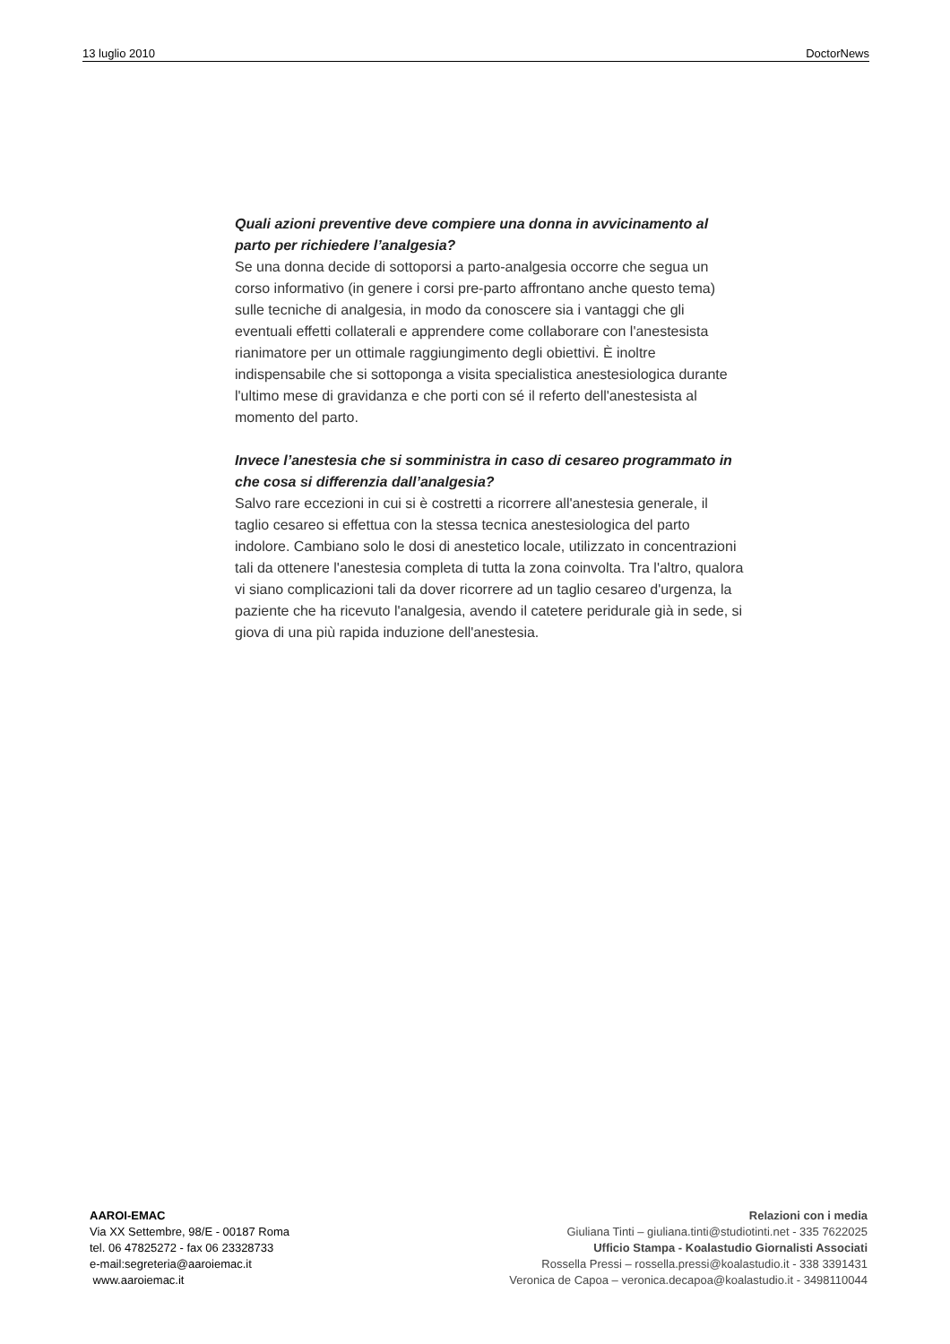13 luglio 2010 DoctorNews
Quali azioni preventive deve compiere una donna in avvicinamento al parto per richiedere l’analgesia?
Se una donna decide di sottoporsi a parto-analgesia occorre che segua un corso informativo (in genere i corsi pre-parto affrontano anche questo tema) sulle tecniche di analgesia, in modo da conoscere sia i vantaggi che gli eventuali effetti collaterali e apprendere come collaborare con l'anestesista rianimatore per un ottimale raggiungimento degli obiettivi. È inoltre indispensabile che si sottoponga a visita specialistica anestesiologica durante l'ultimo mese di gravidanza e che porti con sé il referto dell'anestesista al momento del parto.
Invece l’anestesia che si somministra in caso di cesareo programmato in che cosa si differenzia dall’analgesia?
Salvo rare eccezioni in cui si è costretti a ricorrere all'anestesia generale, il taglio cesareo si effettua con la stessa tecnica anestesiologica del parto indolore. Cambiano solo le dosi di anestetico locale, utilizzato in concentrazioni tali da ottenere l'anestesia completa di tutta la zona coinvolta. Tra l'altro, qualora vi siano complicazioni tali da dover ricorrere ad un taglio cesareo d'urgenza, la paziente che ha ricevuto l'analgesia, avendo il catetere peridurale già in sede, si giova di una più rapida induzione dell'anestesia.
AAROI-EMAC
Via XX Settembre, 98/E - 00187 Roma
tel. 06 47825272 - fax 06 23328733
e-mail:segreteria@aaroiemac.it
www.aaroiemac.it
Relazioni con i media
Giuliana Tinti – giuliana.tinti@studiotinti.net - 335 7622025
Ufficio Stampa - Koalastudio Giornalisti Associati
Rossella Pressi – rossella.pressi@koalastudio.it - 338 3391431
Veronica de Capoa – veronica.decapoa@koalastudio.it - 3498110044